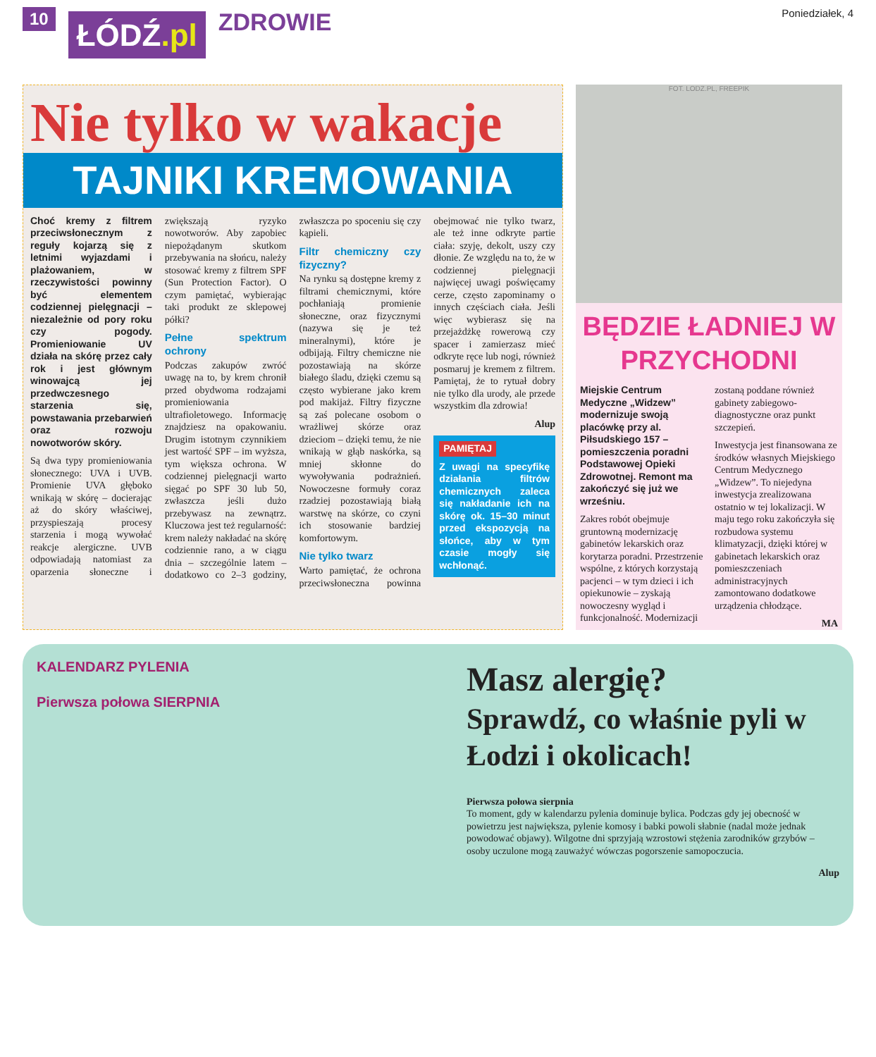10
ŁÓDŹ.pl
ZDROWIE
Poniedziałek, 4
Nie tylko w wakacje
TAJNIKI KREMOWANIA
Choć kremy z filtrem przeciwsłonecznym z reguły kojarzą się z letnimi wyjazdami i plażowaniem, w rzeczywistości powinny być elementem codziennej pielęgnacji – niezależnie od pory roku czy pogody. Promieniowanie UV działa na skórę przez cały rok i jest głównym winowajcą jej przedwczesnego starzenia się, powstawania przebarwień oraz rozwoju nowotworów skóry.
Są dwa typy promieniowania słonecznego: UVA i UVB. Promienie UVA głęboko wnikają w skórę – docierając aż do skóry właściwej, przyspieszają procesy starzenia i mogą wywołać reakcje alergiczne. UVB odpowiadają natomiast za oparzenia słoneczne i zwiększają ryzyko nowotworów. Aby zapobiec niepożądanym skutkom przebywania na słońcu, należy stosować kremy z filtrem SPF (Sun Protection Factor). O czym pamiętać, wybierając taki produkt ze sklepowej półki?
Pełne spektrum ochrony
Podczas zakupów zwróć uwagę na to, by krem chronił przed obydwoma rodzajami promieniowania ultrafioletowego. Informację znajdziesz na opakowaniu. Drugim istotnym czynnikiem jest wartość SPF – im wyższa, tym większa ochrona. W codziennej pielęgnacji warto sięgać po SPF 30 lub 50, zwłaszcza jeśli dużo przebywasz na zewnątrz. Kluczowa jest też regularność: krem należy nakładać na skórę codziennie rano, a w ciągu dnia – szczególnie latem – dodatkowo co 2–3 godziny, zwłaszcza po spoceniu się czy kąpieli.
Filtr chemiczny czy fizyczny?
Na rynku są dostępne kremy z filtrami chemicznymi, które pochłaniają promienie słoneczne, oraz fizycznymi (nazywa się je też mineralnymi), które je odbijają. Filtry chemiczne nie pozostawiają na skórze białego śladu, dzięki czemu są często wybierane jako krem pod makijaż. Filtry fizyczne są zaś polecane osobom o wrażliwej skórze oraz dzieciom – dzięki temu, że nie wnikają w głąb naskórka, są mniej skłonne do wywoływania podrażnień. Nowoczesne formuły coraz rzadziej pozostawiają białą warstwę na skórze, co czyni ich stosowanie bardziej komfortowym.
Nie tylko twarz
Warto pamiętać, że ochrona przeciwsłoneczna powinna obejmować nie tylko twarz, ale też inne odkryte partie ciała: szyję, dekolt, uszy czy dłonie. Ze względu na to, że w codziennej pielęgnacji najwięcej uwagi poświęcamy cerze, często zapominamy o innych częściach ciała. Jeśli więc wybierasz się na przejażdżkę rowerową czy spacer i zamierzasz mieć odkryte ręce lub nogi, również posmaruj je kremem z filtrem. Pamiętaj, że to rytuał dobry nie tylko dla urody, ale przede wszystkim dla zdrowia!
Alup
PAMIĘTAJ
Z uwagi na specyfikę działania filtrów chemicznych zaleca się nakładanie ich na skórę ok. 15–30 minut przed ekspozycją na słońce, aby w tym czasie mogły się wchłonąć.
FOT. LODZ.PL, FREEPIK
BĘDZIE ŁADNIEJ W PRZYCHODNI
Miejskie Centrum Medyczne „Widzew” modernizuje swoją placówkę przy al. Piłsudskiego 157 – pomieszczenia poradni Podstawowej Opieki Zdrowotnej. Remont ma zakończyć się już we wrześniu.
Zakres robót obejmuje gruntowną modernizację gabinetów lekarskich oraz korytarza poradni. Przestrzenie wspólne, z których korzystają pacjenci – w tym dzieci i ich opiekunowie – zyskają nowoczesny wygląd i funkcjonalność. Modernizacji zostaną poddane również gabinety zabiegowo-diagnostyczne oraz punkt szczepień.
Inwestycja jest finansowana ze środków własnych Miejskiego Centrum Medycznego „Widzew”. To niejedyna inwestycja zrealizowana ostatnio w tej lokalizacji. W maju tego roku zakończyła się rozbudowa systemu klimatyzacji, dzięki której w gabinetach lekarskich oraz pomieszczeniach administracyjnych zamontowano dodatkowe urządzenia chłodzące.
MA
KALENDARZ PYLENIA
Pierwsza połowa SIERPNIA
Masz alergię?
Sprawdź, co właśnie pyli w Łodzi i okolicach!
Pierwsza połowa sierpnia
To moment, gdy w kalendarzu pylenia dominuje bylica. Podczas gdy jej obecność w powietrzu jest największa, pylenie komosy i babki powoli słabnie (nadal może jednak powodować objawy). Wilgotne dni sprzyjają wzrostowi stężenia zarodników grzybów – osoby uczulone mogą zauważyć wówczas pogorszenie samopoczucia.
Alup